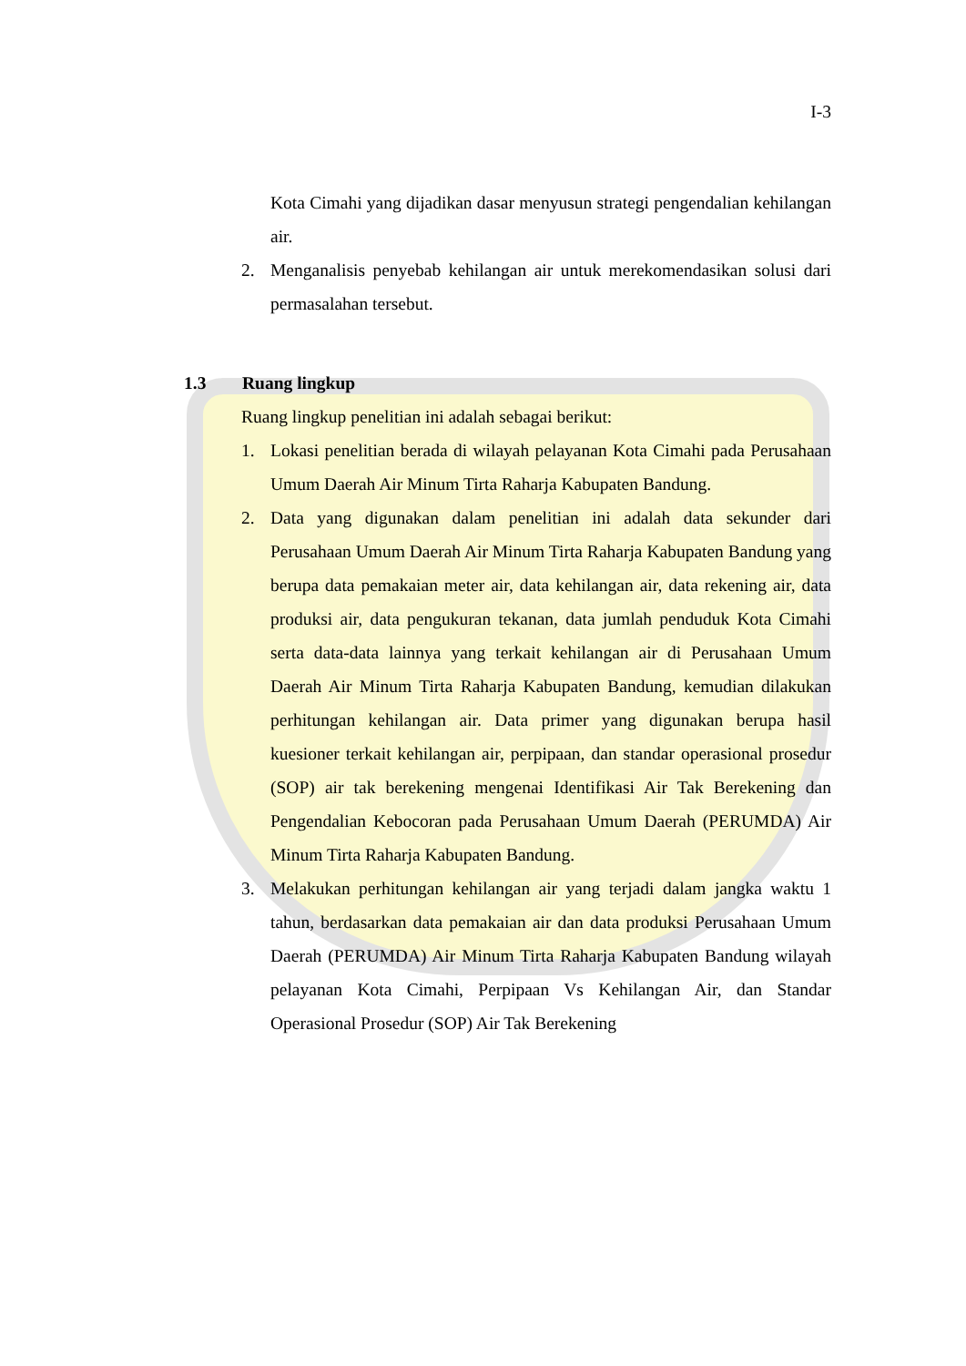I-3
Kota Cimahi yang dijadikan dasar menyusun strategi pengendalian kehilangan air.
2. Menganalisis penyebab kehilangan air untuk merekomendasikan solusi dari permasalahan tersebut.
1.3 Ruang lingkup
Ruang lingkup penelitian ini adalah sebagai berikut:
1. Lokasi penelitian berada di wilayah pelayanan Kota Cimahi pada Perusahaan Umum Daerah Air Minum Tirta Raharja Kabupaten Bandung.
2. Data yang digunakan dalam penelitian ini adalah data sekunder dari Perusahaan Umum Daerah Air Minum Tirta Raharja Kabupaten Bandung yang berupa data pemakaian meter air, data kehilangan air, data rekening air, data produksi air, data pengukuran tekanan, data jumlah penduduk Kota Cimahi serta data-data lainnya yang terkait kehilangan air di Perusahaan Umum Daerah Air Minum Tirta Raharja Kabupaten Bandung, kemudian dilakukan perhitungan kehilangan air. Data primer yang digunakan berupa hasil kuesioner terkait kehilangan air, perpipaan, dan standar operasional prosedur (SOP) air tak berekening mengenai Identifikasi Air Tak Berekening dan Pengendalian Kebocoran pada Perusahaan Umum Daerah (PERUMDA) Air Minum Tirta Raharja Kabupaten Bandung.
3. Melakukan perhitungan kehilangan air yang terjadi dalam jangka waktu 1 tahun, berdasarkan data pemakaian air dan data produksi Perusahaan Umum Daerah (PERUMDA) Air Minum Tirta Raharja Kabupaten Bandung wilayah pelayanan Kota Cimahi, Perpipaan Vs Kehilangan Air, dan Standar Operasional Prosedur (SOP) Air Tak Berekening